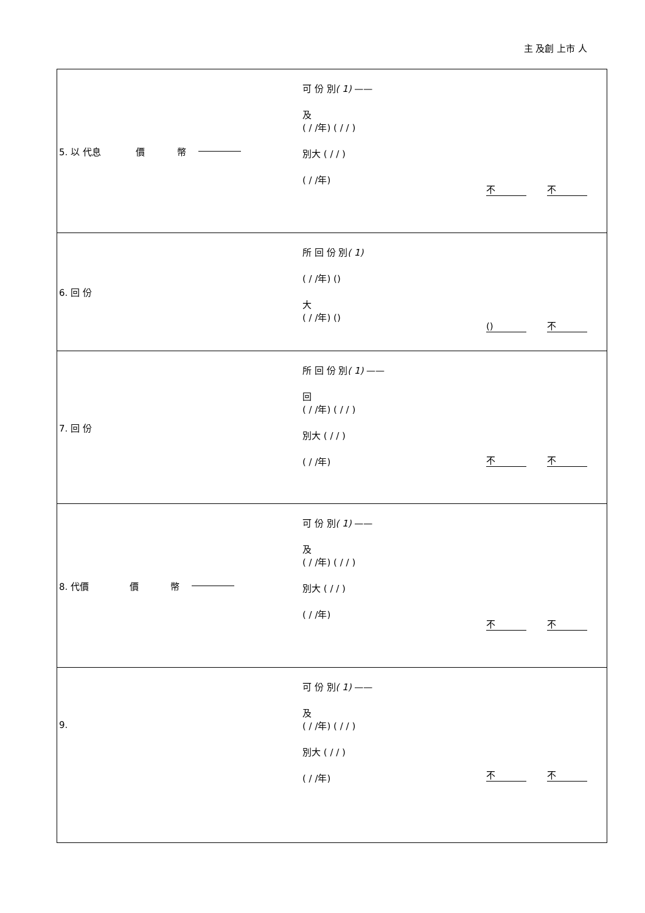主 及創 上市 人
| 5. 以 代息 價 幣 可 份 別 ( 1) —— 及 ( / /年) ( / / ) 別大 ( / / ) ( / /年) 不 不 |
| 6. 回 份 所 回 份 別 ( 1) ( / /年) () 大 ( / /年) () () 不 |
| 7. 回 份 所 回 份 別 ( 1) —— 回 ( / /年) ( / / ) 別大 ( / / ) ( / /年) 不 不 |
| 8. 代價 價 幣 可 份 別 ( 1) —— 及 ( / /年) ( / / ) 別大 ( / / ) ( / /年) 不 不 |
| 9. 可 份 別 ( 1) —— 及 ( / /年) ( / / ) 別大 ( / / ) ( / /年) 不 不 |